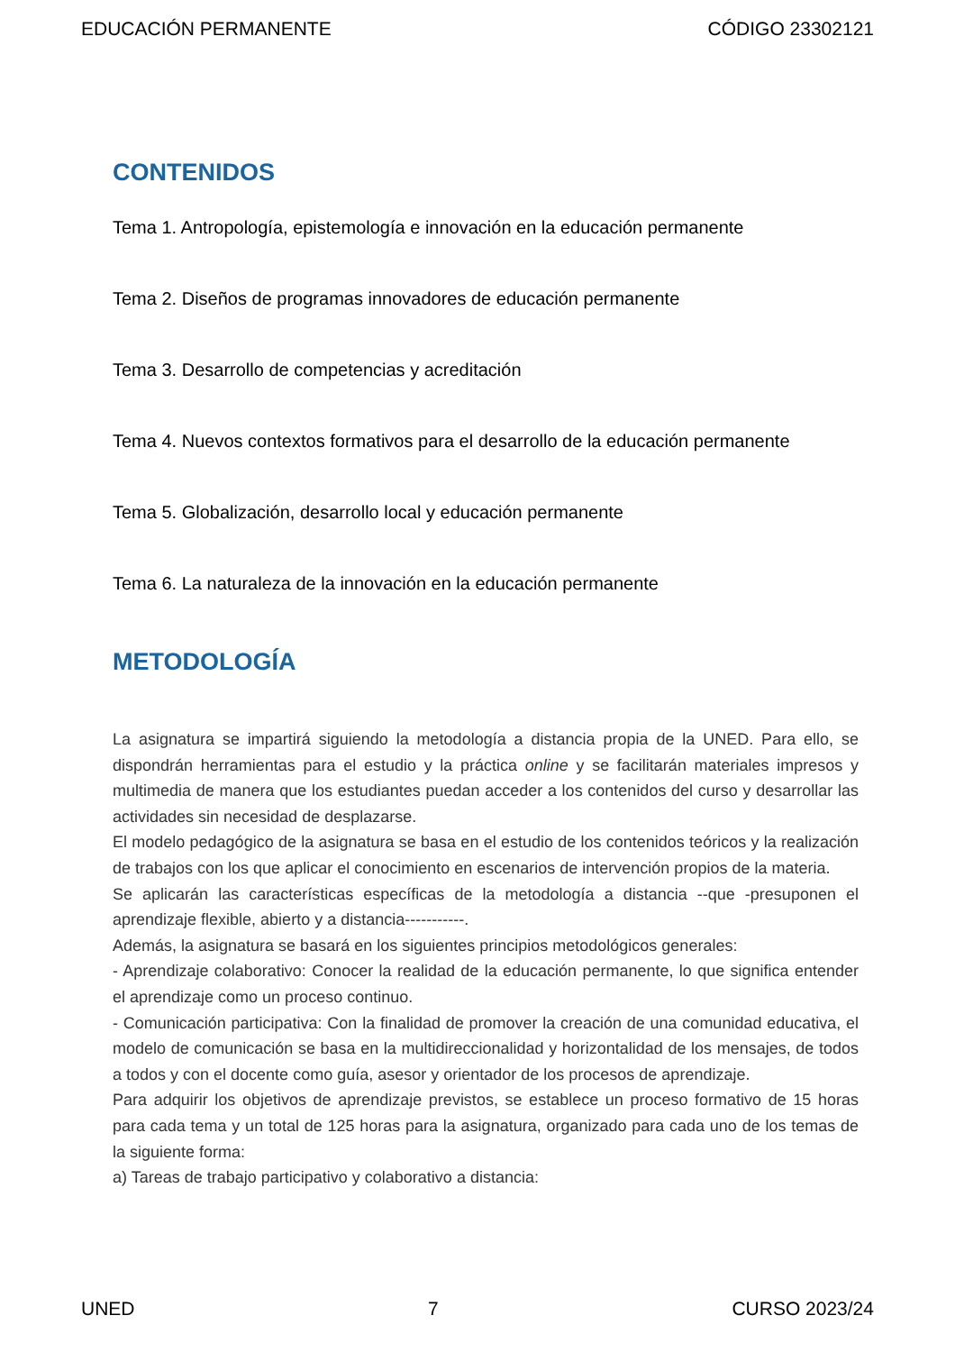EDUCACIÓN PERMANENTE CÓDIGO 23302121
CONTENIDOS
Tema 1. Antropología, epistemología e innovación en la educación permanente
Tema 2. Diseños de programas innovadores de educación permanente
Tema 3. Desarrollo de competencias y acreditación
Tema 4. Nuevos contextos formativos para el desarrollo de la educación permanente
Tema 5. Globalización, desarrollo local y educación permanente
Tema 6. La naturaleza de la innovación en la educación permanente
METODOLOGÍA
La asignatura se impartirá siguiendo la metodología a distancia propia de la UNED. Para ello, se dispondrán herramientas para el estudio y la práctica online y se facilitarán materiales impresos y multimedia de manera que los estudiantes puedan acceder a los contenidos del curso y desarrollar las actividades sin necesidad de desplazarse.
El modelo pedagógico de la asignatura se basa en el estudio de los contenidos teóricos y la realización de trabajos con los que aplicar el conocimiento en escenarios de intervención propios de la materia.
Se aplicarán las características específicas de la metodología a distancia --que -presuponen el aprendizaje flexible, abierto y a distancia-----------.
Además, la asignatura se basará en los siguientes principios metodológicos generales:
- Aprendizaje colaborativo: Conocer la realidad de la educación permanente, lo que significa entender el aprendizaje como un proceso continuo.
- Comunicación participativa: Con la finalidad de promover la creación de una comunidad educativa, el modelo de comunicación se basa en la multidireccionalidad y horizontalidad de los mensajes, de todos a todos y con el docente como guía, asesor y orientador de los procesos de aprendizaje.
Para adquirir los objetivos de aprendizaje previstos, se establece un proceso formativo de 15 horas para cada tema y un total de 125 horas para la asignatura, organizado para cada uno de los temas de la siguiente forma:
a) Tareas de trabajo participativo y colaborativo a distancia:
UNED 7 CURSO 2023/24